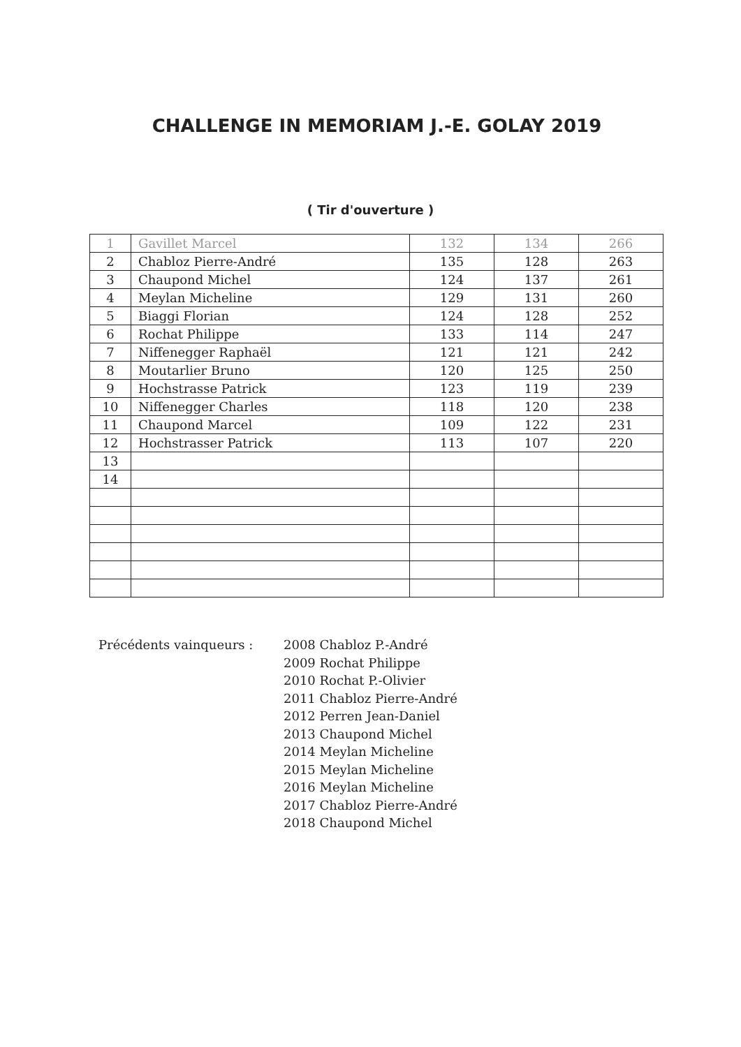CHALLENGE IN MEMORIAM J.-E. GOLAY 2019
( Tir d'ouverture )
| 1 | Gavillet Marcel | 132 | 134 | 266 |
| 2 | Chabloz Pierre-André | 135 | 128 | 263 |
| 3 | Chaupond Michel | 124 | 137 | 261 |
| 4 | Meylan Micheline | 129 | 131 | 260 |
| 5 | Biaggi Florian | 124 | 128 | 252 |
| 6 | Rochat Philippe | 133 | 114 | 247 |
| 7 | Niffenegger Raphaël | 121 | 121 | 242 |
| 8 | Moutarlier Bruno | 120 | 125 | 250 |
| 9 | Hochstrasse Patrick | 123 | 119 | 239 |
| 10 | Niffenegger Charles | 118 | 120 | 238 |
| 11 | Chaupond Marcel | 109 | 122 | 231 |
| 12 | Hochstrasser Patrick | 113 | 107 | 220 |
| 13 | | | | |
| 14 | | | | |
Précédents vainqueurs : 2008 Chabloz P.-André
2009 Rochat Philippe
2010 Rochat P.-Olivier
2011 Chabloz Pierre-André
2012 Perren Jean-Daniel
2013 Chaupond Michel
2014 Meylan Micheline
2015 Meylan Micheline
2016 Meylan Micheline
2017 Chabloz Pierre-André
2018 Chaupond Michel